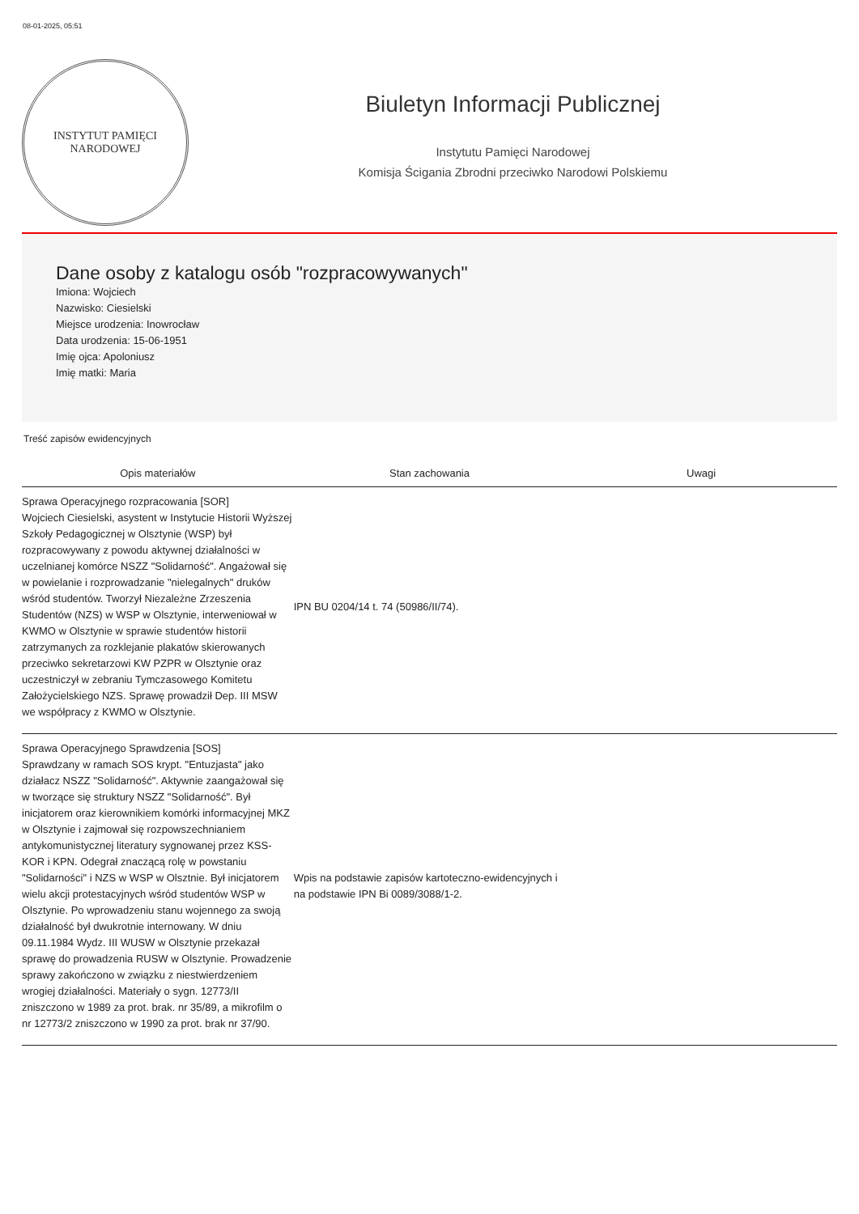08-01-2025, 05:51
INSTYTUT PAMIĘCI
NARODOWEJ
Biuletyn Informacji Publicznej
Instytutu Pamięci Narodowej
Komisja Ścigania Zbrodni przeciwko Narodowi Polskiemu
Dane osoby z katalogu osób "rozpracowywanych"
Imiona: Wojciech
Nazwisko: Ciesielski
Miejsce urodzenia: Inowrocław
Data urodzenia: 15-06-1951
Imię ojca: Apoloniusz
Imię matki: Maria
Treść zapisów ewidencyjnych
| Opis materiałów | Stan zachowania | Uwagi |
| --- | --- | --- |
| Sprawa Operacyjnego rozpracowania [SOR] Wojciech Ciesielski, asystent w Instytucie Historii Wyższej Szkoły Pedagogicznej w Olsztynie (WSP) był rozpracowywany z powodu aktywnej działalności w uczelnianej komórce NSZZ "Solidarność". Angażował się w powielanie i rozprowadzanie "nielegalnych" druków wśród studentów. Tworzył Niezależne Zrzeszenia Studentów (NZS) w WSP w Olsztynie, interweniował w KWMO w Olsztynie w sprawie studentów historii zatrzymanych za rozklejanie plakatów skierowanych przeciwko sekretarzowi KW PZPR w Olsztynie oraz uczestniczył w zebraniu Tymczasowego Komitetu Założycielskiego NZS. Sprawę prowadził Dep. III MSW we współpracy z KWMO w Olsztynie. | IPN BU 0204/14 t. 74 (50986/II/74). | |
| Sprawa Operacyjnego Sprawdzenia [SOS] Sprawdzany w ramach SOS krypt. "Entuzjasta" jako działacz NSZZ "Solidarność". Aktywnie zaangażował się w tworzące się struktury NSZZ "Solidarność". Był inicjatorem oraz kierownikiem komórki informacyjnej MKZ w Olsztynie i zajmował się rozpowszechnianiem antykomunistycznej literatury sygnowanej przez KSS-KOR i KPN. Odegrał znaczącą rolę w powstaniu "Solidarności" i NZS w WSP w Olsztnie. Był inicjatorem wielu akcji protestacyjnych wśród studentów WSP w Olsztynie. Po wprowadzeniu stanu wojennego za swoją działalność był dwukrotnie internowany. W dniu 09.11.1984 Wydz. III WUSW w Olsztynie przekazał sprawę do prowadzenia RUSW w Olsztynie. Prowadzenie sprawy zakończono w związku z niestwierdzeniem wrogiej działalności. Materiały o sygn. 12773/II zniszczono w 1989 za prot. brak. nr 35/89, a mikrofilm o nr 12773/2 zniszczono w 1990 za prot. brak nr 37/90. | Wpis na podstawie zapisów kartoteczno-ewidencyjnych i na podstawie IPN Bi 0089/3088/1-2. | |